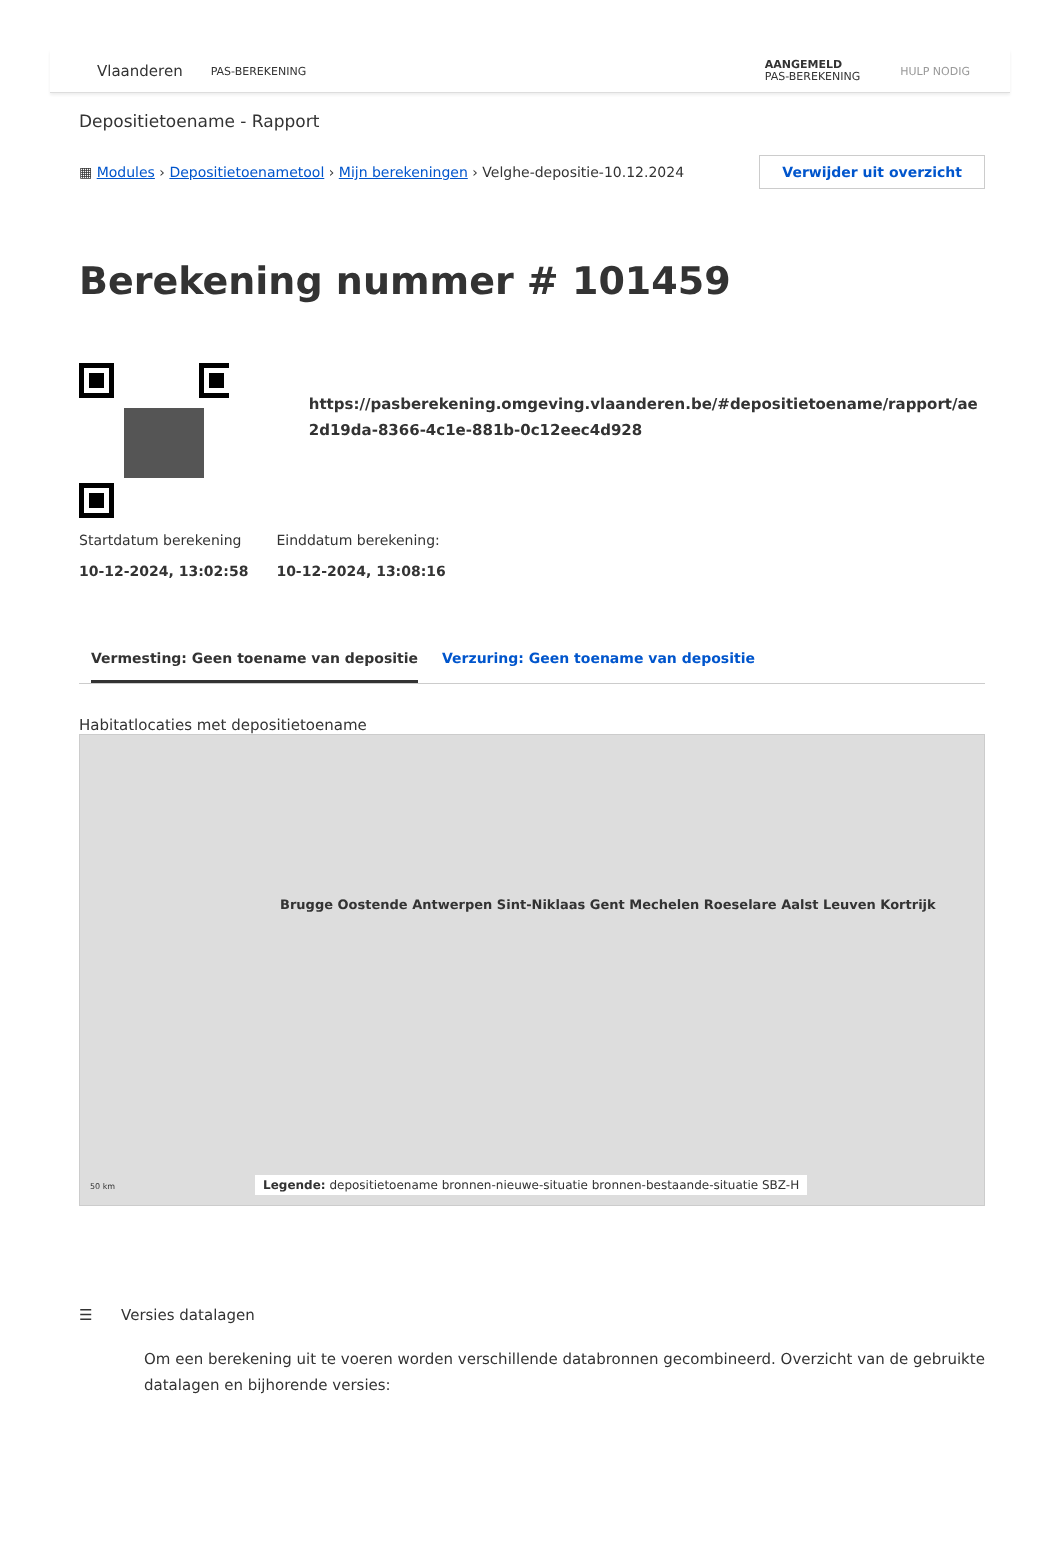Vlaanderen PAS-BEREKENING AANGEMELD
PAS-BEREKENING HULP NODIG
Depositietoename - Rapport
▦ Modules › Depositietoenametool › Mijn berekeningen › Velghe-depositie-10.12.2024 Verwijder uit overzicht
Berekening nummer # 101459
https://pasberekening.omgeving.vlaanderen.be/#depositietoename/rapport/ae2d19da-8366-4c1e-881b-0c12eec4d928
Startdatum berekening
10-12-2024, 13:02:58
Einddatum berekening:
10-12-2024, 13:08:16
Vermesting: Geen toename van depositie Verzuring: Geen toename van depositie
Habitatlocaties met depositietoename
Brugge Oostende Antwerpen Sint-Niklaas Gent Mechelen Roeselare Aalst Leuven Kortrijk
Legende: depositietoename bronnen-nieuwe-situatie bronnen-bestaande-situatie SBZ-H
50 km
☰ Versies datalagen
Om een berekening uit te voeren worden verschillende databronnen gecombineerd. Overzicht van de gebruikte datalagen en bijhorende versies: